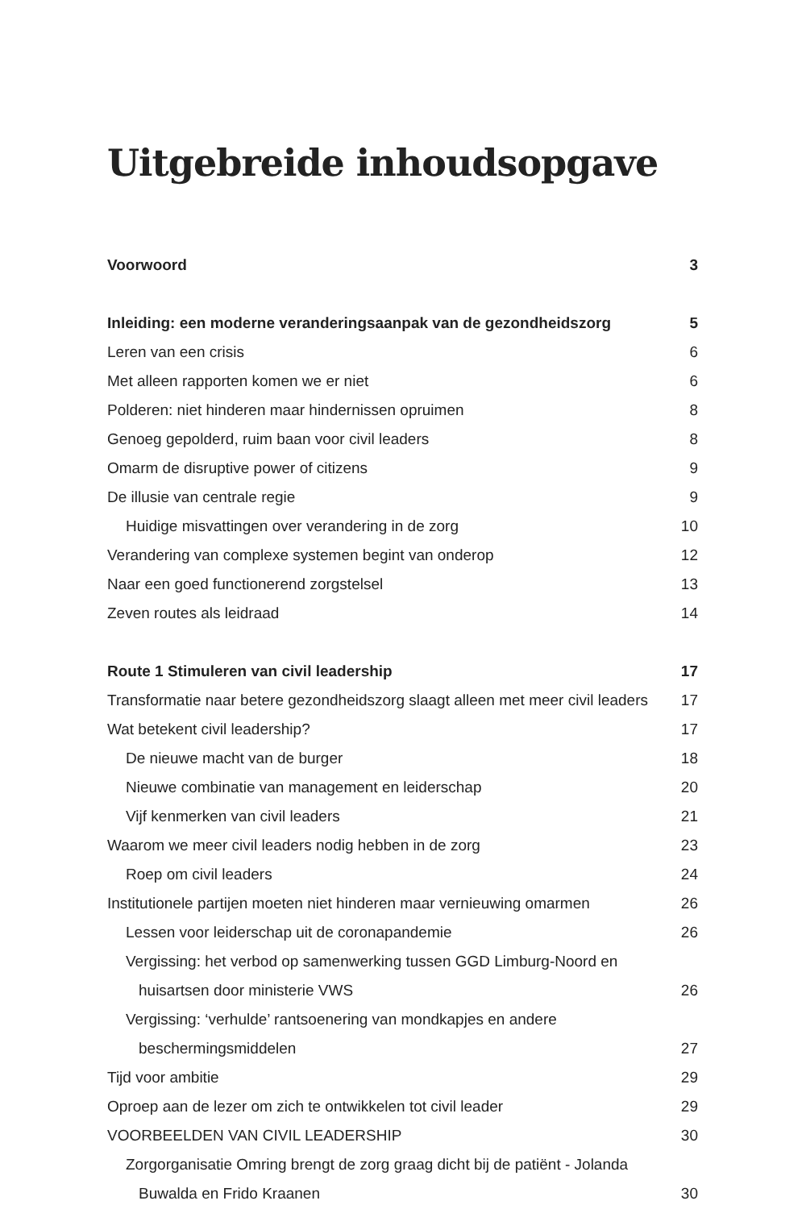Uitgebreide inhoudsopgave
Voorwoord 3
Inleiding: een moderne veranderingsaanpak van de gezondheidszorg 5
Leren van een crisis 6
Met alleen rapporten komen we er niet 6
Polderen: niet hinderen maar hindernissen opruimen 8
Genoeg gepolderd, ruim baan voor civil leaders 8
Omarm de disruptive power of citizens 9
De illusie van centrale regie 9
Huidige misvattingen over verandering in de zorg 10
Verandering van complexe systemen begint van onderop 12
Naar een goed functionerend zorgstelsel 13
Zeven routes als leidraad 14
Route 1 Stimuleren van civil leadership 17
Transformatie naar betere gezondheidszorg slaagt alleen met meer civil leaders 17
Wat betekent civil leadership? 17
De nieuwe macht van de burger 18
Nieuwe combinatie van management en leiderschap 20
Vijf kenmerken van civil leaders 21
Waarom we meer civil leaders nodig hebben in de zorg 23
Roep om civil leaders 24
Institutionele partijen moeten niet hinderen maar vernieuwing omarmen 26
Lessen voor leiderschap uit de coronapandemie 26
Vergissing: het verbod op samenwerking tussen GGD Limburg-Noord en
huisartsen door ministerie VWS 26
Vergissing: ‘verhulde’ rantsoenering van mondkapjes en andere
beschermingsmiddelen 27
Tijd voor ambitie 29
Oproep aan de lezer om zich te ontwikkelen tot civil leader 29
VOORBEELDEN VAN CIVIL LEADERSHIP 30
Zorgorganisatie Omring brengt de zorg graag dicht bij de patiënt - Jolanda
Buwalda en Frido Kraanen 30